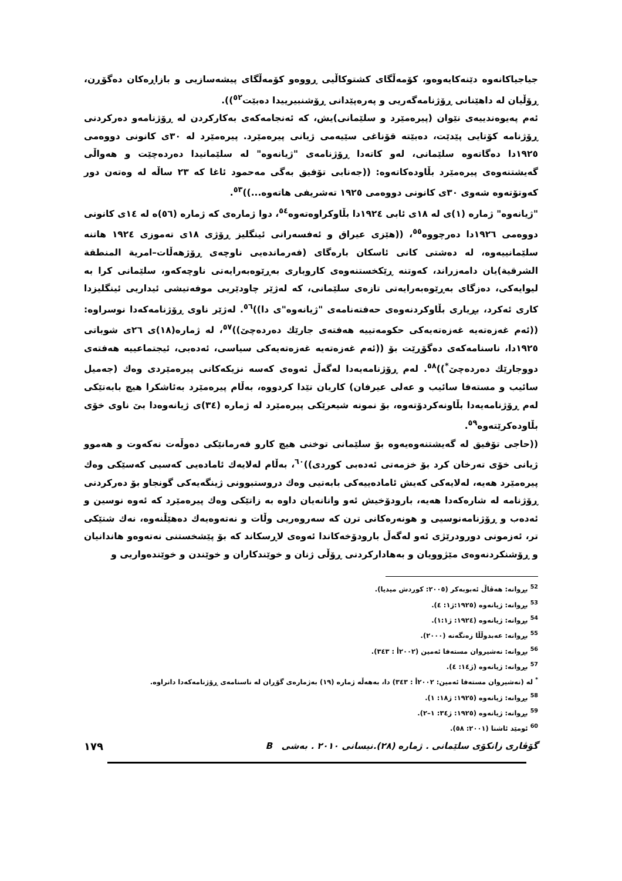جیاجیاکانەوە دێنەکایەوەو، کۆمەڵگای کشتوکاڵیی ڕووەو کۆمەڵگای پیشەسازیی و بازاڕەکان دەگۆڕن، ڕۆڵیان لە داهێنانی ڕۆژنامەگەریی و پەرەپێدانی ڕۆشنبیرییدا دەبێت<sup>٥٢</sup>)).
ئەم پەیوەندییەی نێوان (پیرەمێرد و سلێمانی)یش، کە ئەنجامەکەی بەکارکردن لە ڕۆژنامەو دەرکردنی ڕۆژنامە کۆتایی پێدێت، دەبێتە قۆناغی سێیەمی ژیانی پیرەمێرد. پیرەمێرد لە ٣٠ی کانونی دووەمی ١٩٢٥دا دەگاتەوە سلێمانی، لەو کاتەدا ڕۆژنامەی "ژیانەوە" لە سلێمانیدا دەردەچێت و هەواڵی گەیشتنەوەی پیرەمێرد بڵاودەکاتەوە: ((جەنابی تۆفیق بەگی مەحمود ئاغا کە ٢٣ ساڵە لە وەتەن دور کەوتۆتەوە شەوی ٣٠ی کانونی دووەمی ١٩٢٥ تەشریفی هاتەوە...))<sup>٥٣</sup>.
"ژیانەوە" ژمارە (١)ی لە ١٨ی ئابی ١٩٢٤دا بڵاوکراوەتەوە<sup>٥٤</sup>، دوا ژمارەی کە ژمارە (٥٦)ە لە ١٤ی کانونی دووەمی ١٩٢٦دا دەرچووە<sup>٥٥</sup>، ((هێزی عیراق و ئەفسەرانی ئینگلیز ڕۆژی ١٨ی تەموزی ١٩٢٤ هاتنە سلێمانییەوە، لە دەشتی کانی ئاسکان بارەگای (فەرماندەیی ناوچەی ڕۆژهەڵات–امرية المنطقة الشرقية)یان دامەزراند، کەوتنە ڕێکخستنەوەی کاروباری بەڕێوەبەرایەتی ناوچەکەو، سلێمانی کرا بە لیوایەکی، دەزگای بەڕێوەبەرایەتی تازەی سلێمانی، کە لەژێر چاودێریی موفەتیشی ئیداریی ئینگلیزدا کاری ئەکرد، بڕیاری بڵاوکردنەوەی حەفتەنامەی "ژیانەوە"ی دا))<sup>٥٦</sup>. لەژێر ناوی ڕۆژنامەکەدا نوسراوە: ((ئەم غەزەتەیە غەزەتەیەکی حکومەتییە هەفتەی جارێك دەردەچێ))<sup>٥٧</sup>، لە ژمارە(١٨)ی ٢٦ی شوباتی ١٩٢٥دا، ناسنامەکەی دەگۆڕێت بۆ ((ئەم غەزەتەیە غەزەتەیەکی سیاسی، ئەدەبی، ئیجتماعییە هەفتەی دووجارێك دەردەچێ<sup>*</sup>))<sup>٥٨</sup>. لەم ڕۆژنامەیەدا لەگەڵ ئەوەی کەسە نزیکەکانی پیرەمێردی وەك (جەمیل سائیب و مستەفا سائیب و عەلی عیرفان) کاریان تێدا کردووە، بەڵام پیرەمێرد بەئاشکرا هیچ بابەتێکی لەم ڕۆژنامەیەدا بڵاونەکردۆتەوە، بۆ نمونە شیعرێکی پیرەمێرد لە ژمارە (٣٤)ی ژیانەوەدا بێ ناوی خۆی بڵاودەکرێتەوە<sup>٥٩</sup>.
((حاجی تۆفیق لە گەیشتنەوەیەوە بۆ سلێمانی توخنی هیچ کارو فەرمانێکی دەوڵەت نەکەوت و هەموو ژیانی خۆی تەرخان کرد بۆ خزمەتی ئەدەبی کوردی))<sup>٦٠</sup>، بەڵام لەلایەك ئامادەیی کەسیی کەسێکی وەك پیرەمێرد هەیە، لەلایەکی کەیش ئامادەییەکی بابەتیی وەك دروستبوونی ژینگەیەکی گونجاو بۆ دەرکردنی ڕۆژنامە لە شارەکەدا هەیە، بارودۆخیش ئەو وانانەیان داوە بە زاتێکی وەك پیرەمێرد کە ئەوە نوسین و ئەدەب و ڕۆژنامەنوسیی و هونەرەکانی ترن کە سەروەریی وڵات و نەتەوەیەك دەهێڵنەوە، نەك شتێکی تر، ئەزمونی دورودرێژی ئەو لەگەڵ بارودۆخەکاندا ئەوەی لاڕسکاند کە بۆ پێشخستنی نەتەوەو هاندانیان و ڕۆشنکردنەوەی مێژوویان و بەهادارکردنی ڕۆڵی ژنان و خوێندکاران و خوێندن و خوێندەواریی و
<sup>52</sup> بڕوانە: هەڤاڵ ئەبوبەکر (٢٠٠٥: کوردش میدیا).
<sup>53</sup> بڕوانە: ژیانەوە (١٩٢٥:ژ١: ٤).
<sup>54</sup> بڕوانە: ژیانەوە (١٩٢٤: ژ١:١).
<sup>55</sup> بڕوانە: عەبدوڵڵا زەنگەنە (٢٠٠٠).
<sup>56</sup> بڕوانە: نەشیروان مستەفا ئەمین (٢٠٠٢أ : ٣٤٣).
<sup>57</sup> بڕوانە: ژیانەوە (ژ١٤: ٤).
<sup>*</sup> لە (نەشیروان مستەفا ئەمین: ٢٠٠٢أ : ٣٤٣) دا، بەهەڵە ژمارە (١٩) بەژمارەی گۆڕان لە ناسنامەی ڕۆژنامەکەدا دانراوە.
<sup>58</sup> بڕوانە: ژیانەوە (١٩٢٥: ژ١٨: ١).
<sup>59</sup> بڕوانە: ژیانەوە (١٩٢٥: ژ٣٤: ١–٢).
<sup>60</sup> ئومێد ئاشنا (٢٠٠١: ٥٨).
گۆڤاری زانکۆی سلێمانی . ژمارە (٢٨).نیسانی ٢٠١٠ . بەشی B ١٧٩